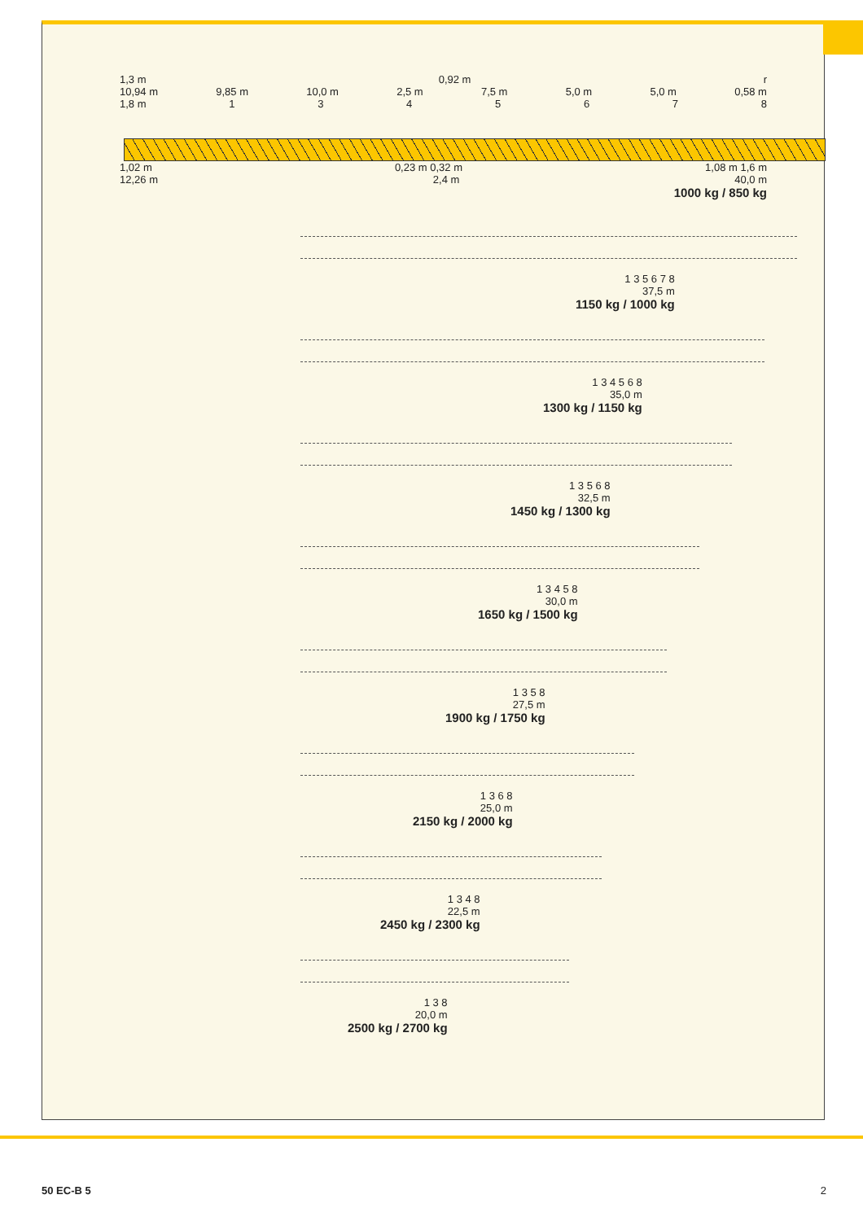1,3 m 0,92 m r
10,94 m 9,85 m 10,0 m 2,5 m 7,5 m 5,0 m 5,0 m 0,58 m
1,8 m 1345678
1,02 m 0,23 m 0,32 m 1,08 m 1,6 m
12,26 m 2,4 m 40,0 m
1000 kg / 850 kg
1 3 5 6 7 8
37,5 m
1150 kg / 1000 kg
1 3 4 5 6 8
35,0 m
1300 kg / 1150 kg
1 3 5 6 8
32,5 m
1450 kg / 1300 kg
1 3 4 5 8
30,0 m
1650 kg / 1500 kg
1 3 5 8
27,5 m
1900 kg / 1750 kg
1 3 6 8
25,0 m
2150 kg / 2000 kg
1 3 4 8
22,5 m
2450 kg / 2300 kg
1 3 8
20,0 m
2500 kg / 2700 kg
50 EC-B 5 2